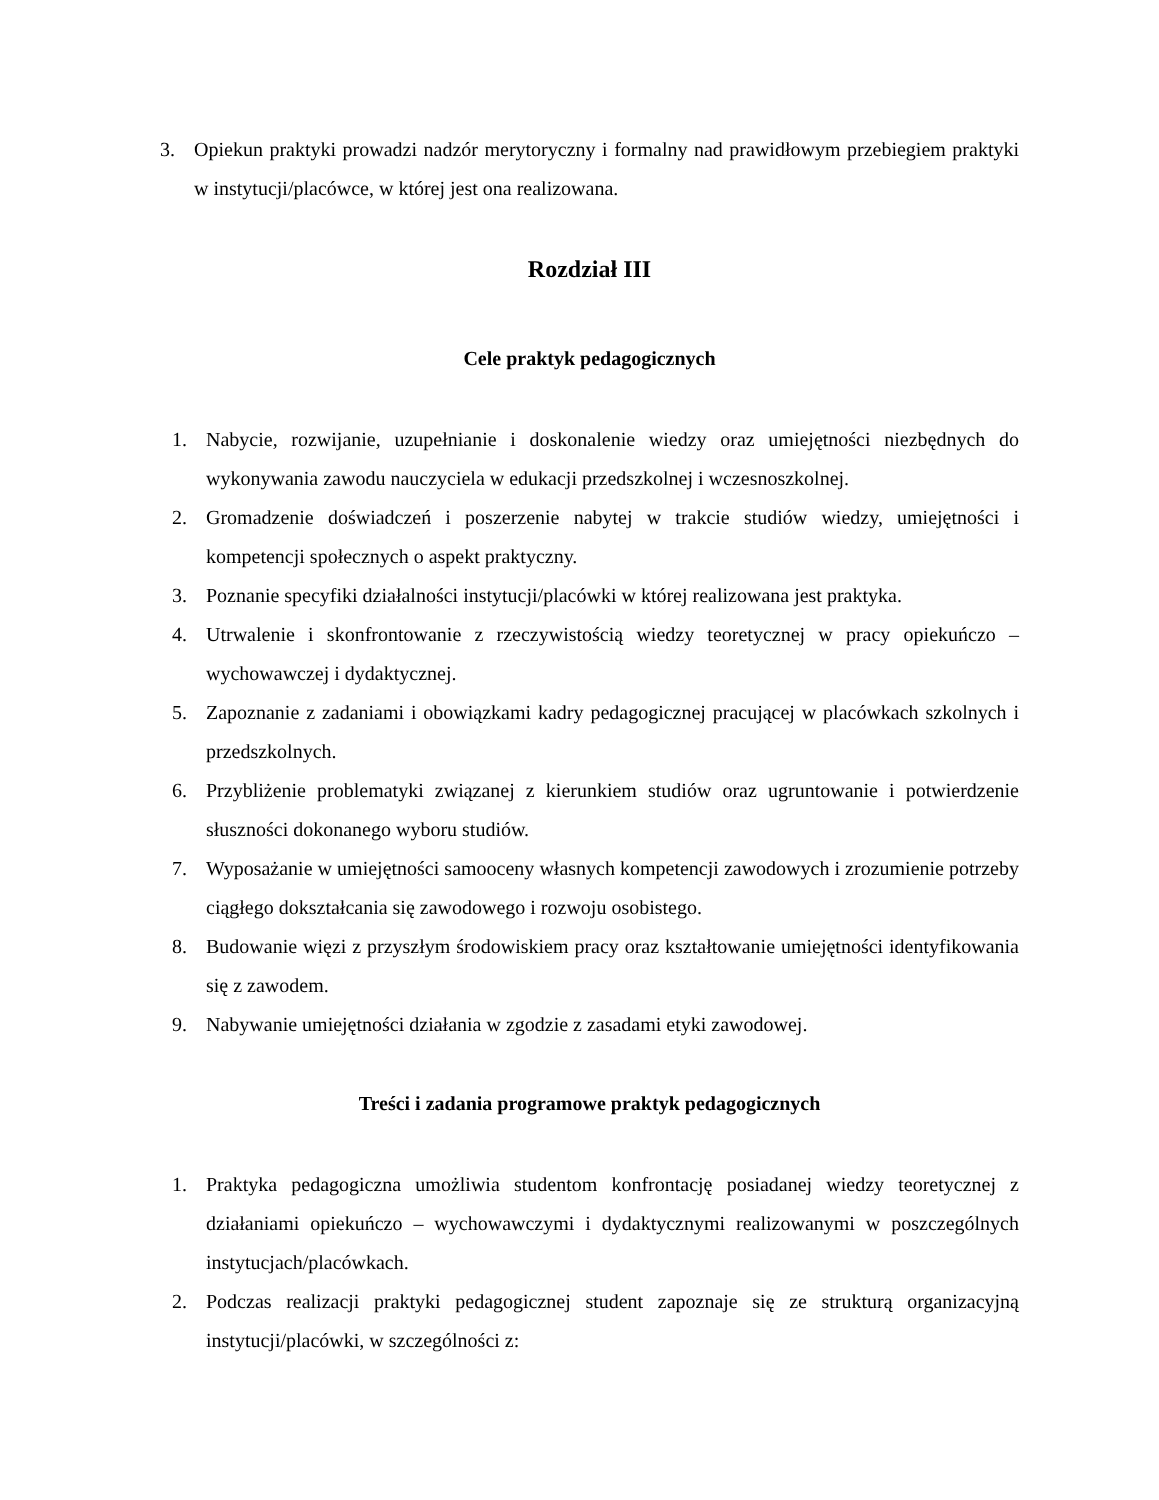3. Opiekun praktyki prowadzi nadzór merytoryczny i formalny nad prawidłowym przebiegiem praktyki w instytucji/placówce, w której jest ona realizowana.
Rozdział III
Cele praktyk pedagogicznych
1. Nabycie, rozwijanie, uzupełnianie i doskonalenie wiedzy oraz umiejętności niezbędnych do wykonywania zawodu nauczyciela w edukacji przedszkolnej i wczesnoszkolnej.
2. Gromadzenie doświadczeń i poszerzenie nabytej w trakcie studiów wiedzy, umiejętności i kompetencji społecznych o aspekt praktyczny.
3. Poznanie specyfiki działalności instytucji/placówki w której realizowana jest praktyka.
4. Utrwalenie i skonfrontowanie z rzeczywistością wiedzy teoretycznej w pracy opiekuńczo – wychowawczej i dydaktycznej.
5. Zapoznanie z zadaniami i obowiązkami kadry pedagogicznej pracującej w placówkach szkolnych i przedszkolnych.
6. Przybliżenie problematyki związanej z kierunkiem studiów oraz ugruntowanie i potwierdzenie słuszności dokonanego wyboru studiów.
7. Wyposażanie w umiejętności samooceny własnych kompetencji zawodowych i zrozumienie potrzeby ciągłego dokształcania się zawodowego i rozwoju osobistego.
8. Budowanie więzi z przyszłym środowiskiem pracy oraz kształtowanie umiejętności identyfikowania się z zawodem.
9. Nabywanie umiejętności działania w zgodzie z zasadami etyki zawodowej.
Treści i zadania programowe praktyk pedagogicznych
1. Praktyka pedagogiczna umożliwia studentom konfrontację posiadanej wiedzy teoretycznej z działaniami opiekuńczo – wychowawczymi i dydaktycznymi realizowanymi w poszczególnych instytucjach/placówkach.
2. Podczas realizacji praktyki pedagogicznej student zapoznaje się ze strukturą organizacyjną instytucji/placówki, w szczególności z: